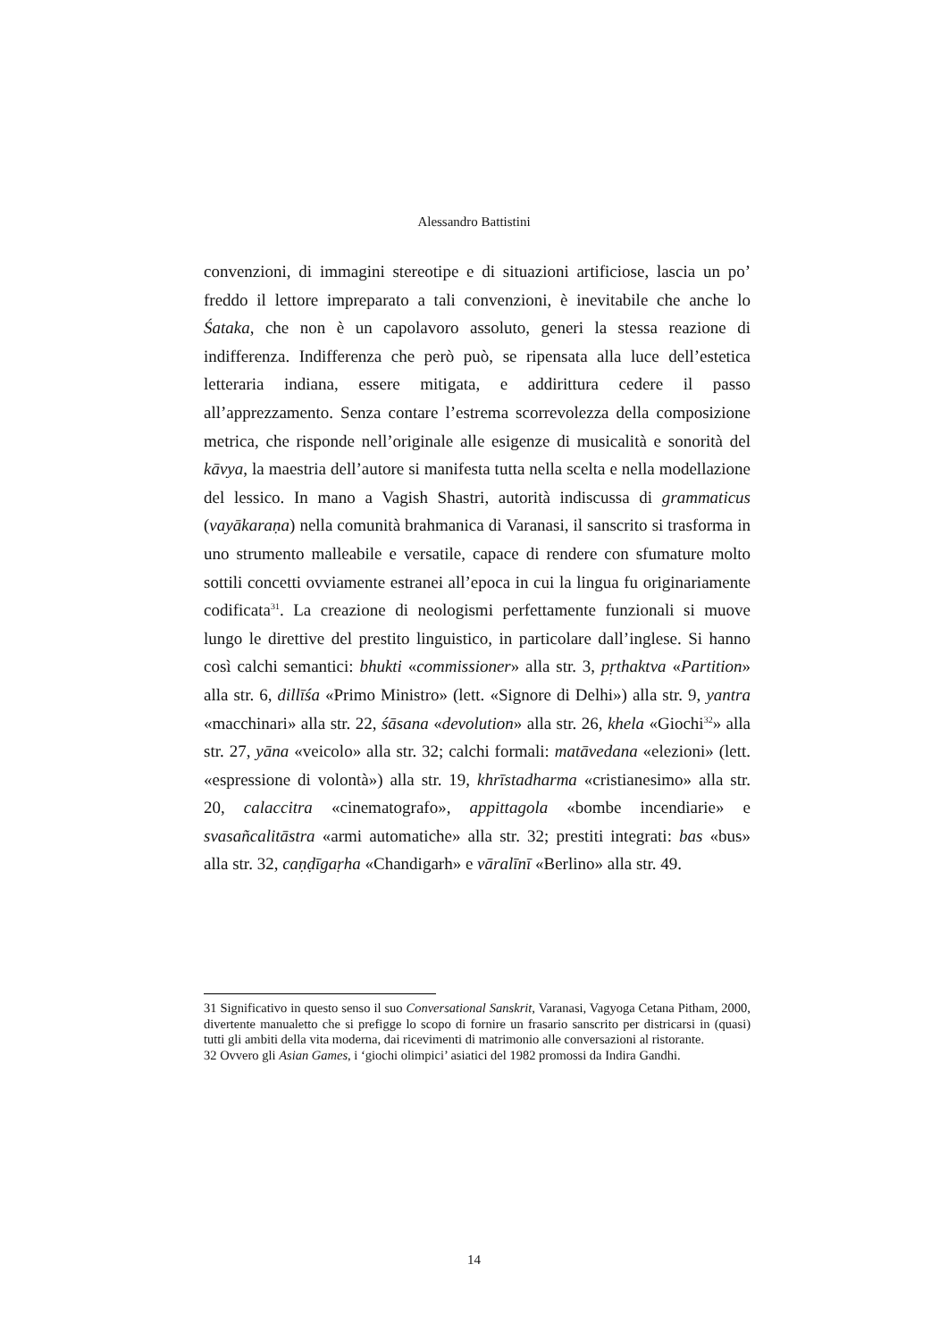Alessandro Battistini
convenzioni, di immagini stereotipe e di situazioni artificiose, lascia un po’ freddo il lettore impreparato a tali convenzioni, è inevitabile che anche lo Śataka, che non è un capolavoro assoluto, generi la stessa reazione di indifferenza. Indifferenza che però può, se ripensata alla luce dell’estetica letteraria indiana, essere mitigata, e addirittura cedere il passo all’apprezzamento. Senza contare l’estrema scorrevolezza della composizione metrica, che risponde nell’originale alle esigenze di musicalità e sonorità del kāvya, la maestria dell’autore si manifesta tutta nella scelta e nella modellazione del lessico. In mano a Vagish Shastri, autorità indiscussa di grammaticus (vayākaraṇa) nella comunità brahmanica di Varanasi, il sanscrito si trasforma in uno strumento malleabile e versatile, capace di rendere con sfumature molto sottili concetti ovviamente estranei all’epoca in cui la lingua fu originariamente codificata<sup>31</sup>. La creazione di neologismi perfettamente funzionali si muove lungo le direttive del prestito linguistico, in particolare dall’inglese. Si hanno così calchi semantici: bhukti «commissioner» alla str. 3, pṛthaktva «Partition» alla str. 6, dillīśa «Primo Ministro» (lett. «Signore di Delhi») alla str. 9, yantra «macchinari» alla str. 22, śāsana «devolution» alla str. 26, khela «Giochi<sup>32</sup>» alla str. 27, yāna «veicolo» alla str. 32; calchi formali: matāvedana «elezioni» (lett. «espressione di volontà») alla str. 19, khrīstadharma «cristianesimo» alla str. 20, calaccitra «cinematografo», appittagola «bombe incendiarie» e svasañcalitāstra «armi automatiche» alla str. 32; prestiti integrati: bas «bus» alla str. 32, caṇḍīgaṛha «Chandigarh» e vāralīnī «Berlino» alla str. 49.
31 Significativo in questo senso il suo Conversational Sanskrit, Varanasi, Vagyoga Cetana Pitham, 2000, divertente manualetto che si prefigge lo scopo di fornire un frasario sanscrito per districarsi in (quasi) tutti gli ambiti della vita moderna, dai ricevimenti di matrimonio alle conversazioni al ristorante.
32 Ovvero gli Asian Games, i ‘giochi olimpici’ asiatici del 1982 promossi da Indira Gandhi.
14